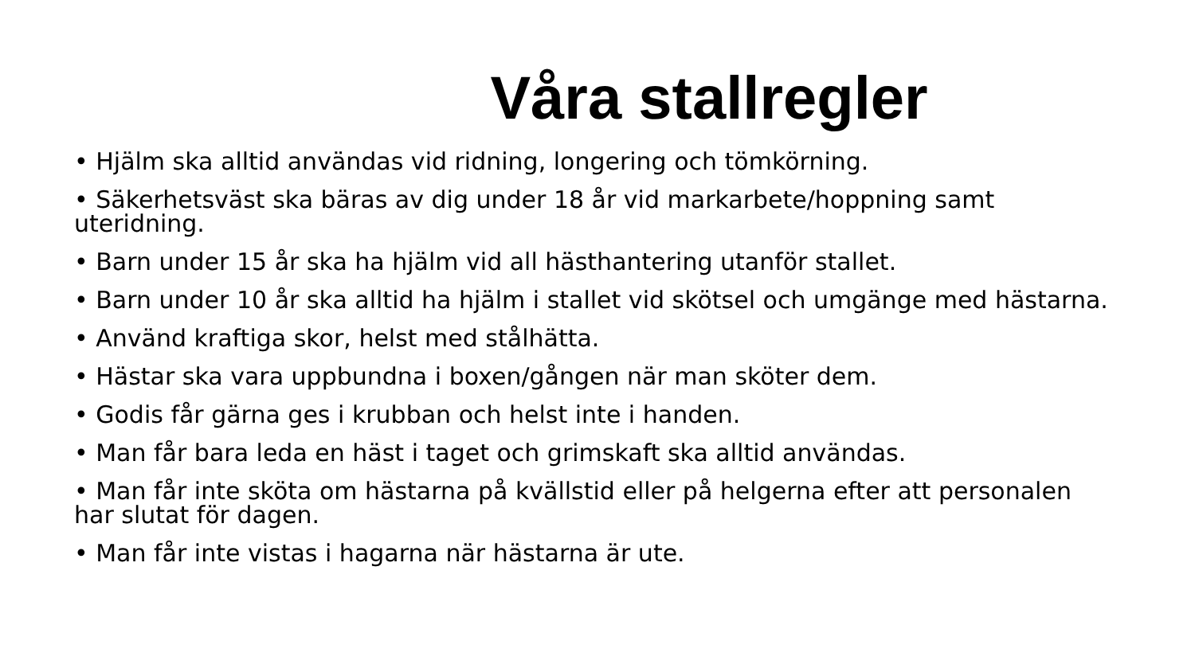Våra stallregler
• Hjälm ska alltid användas vid ridning, longering och tömkörning.
• Säkerhetsväst ska bäras av dig under 18 år vid markarbete/hoppning samt uteridning.
• Barn under 15 år ska ha hjälm vid all hästhantering utanför stallet.
• Barn under 10 år ska alltid ha hjälm i stallet vid skötsel och umgänge med hästarna.
• Använd kraftiga skor, helst med stålhätta.
• Hästar ska vara uppbundna i boxen/gången när man sköter dem.
• Godis får gärna ges i krubban och helst inte i handen.
• Man får bara leda en häst i taget och grimskaft ska alltid användas.
• Man får inte sköta om hästarna på kvällstid eller på helgerna efter att personalen har slutat för dagen.
• Man får inte vistas i hagarna när hästarna är ute.